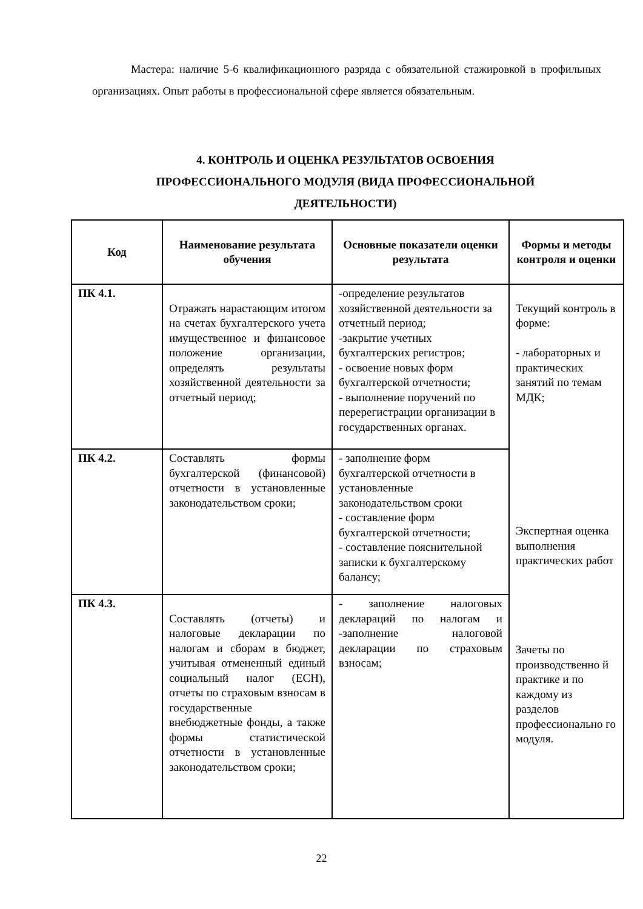Мастера: наличие 5-6 квалификационного разряда с обязательной стажировкой в профильных организациях. Опыт работы в профессиональной сфере является обязательным.
4. КОНТРОЛЬ И ОЦЕНКА РЕЗУЛЬТАТОВ ОСВОЕНИЯ
ПРОФЕССИОНАЛЬНОГО МОДУЛЯ (ВИДА ПРОФЕССИОНАЛЬНОЙ
ДЕЯТЕЛЬНОСТИ)
| Код | Наименование результата обучения | Основные показатели оценки результата | Формы и методы контроля и оценки |
| --- | --- | --- | --- |
| ПК 4.1. | Отражать нарастающим итогом на счетах бухгалтерского учета имущественное и финансовое положение организации, определять результаты хозяйственной деятельности за отчетный период; | -определение результатов хозяйственной деятельности за отчетный период; -закрытие учетных бухгалтерских регистров; - освоение новых форм бухгалтерской отчетности; - выполнение поручений по перерегистрации организации в государственных органах. | Текущий контроль в форме: - лабораторных и практических занятий по темам МДК; Экспертная оценка выполнения практических работ Зачеты по производственно й практике и по каждому из разделов профессионально го модуля. |
| ПК 4.2. | Составлять формы бухгалтерской (финансовой) отчетности в установленные законодательством сроки; | - заполнение форм бухгалтерской отчетности в установленные законодательством сроки - составление форм бухгалтерской отчетности; - составление пояснительной записки к бухгалтерскому балансу; | |
| ПК 4.3. | Составлять (отчеты) и налоговые декларации по налогам и сборам в бюджет, учитывая отмененный единый социальный налог (ЕСН), отчеты по страховым взносам в государственные внебюджетные фонды, а также формы статистической отчетности в установленные законодательством сроки; | - заполнение налоговых деклараций по налогам и -заполнение налоговой декларации по страховым взносам; | |
22